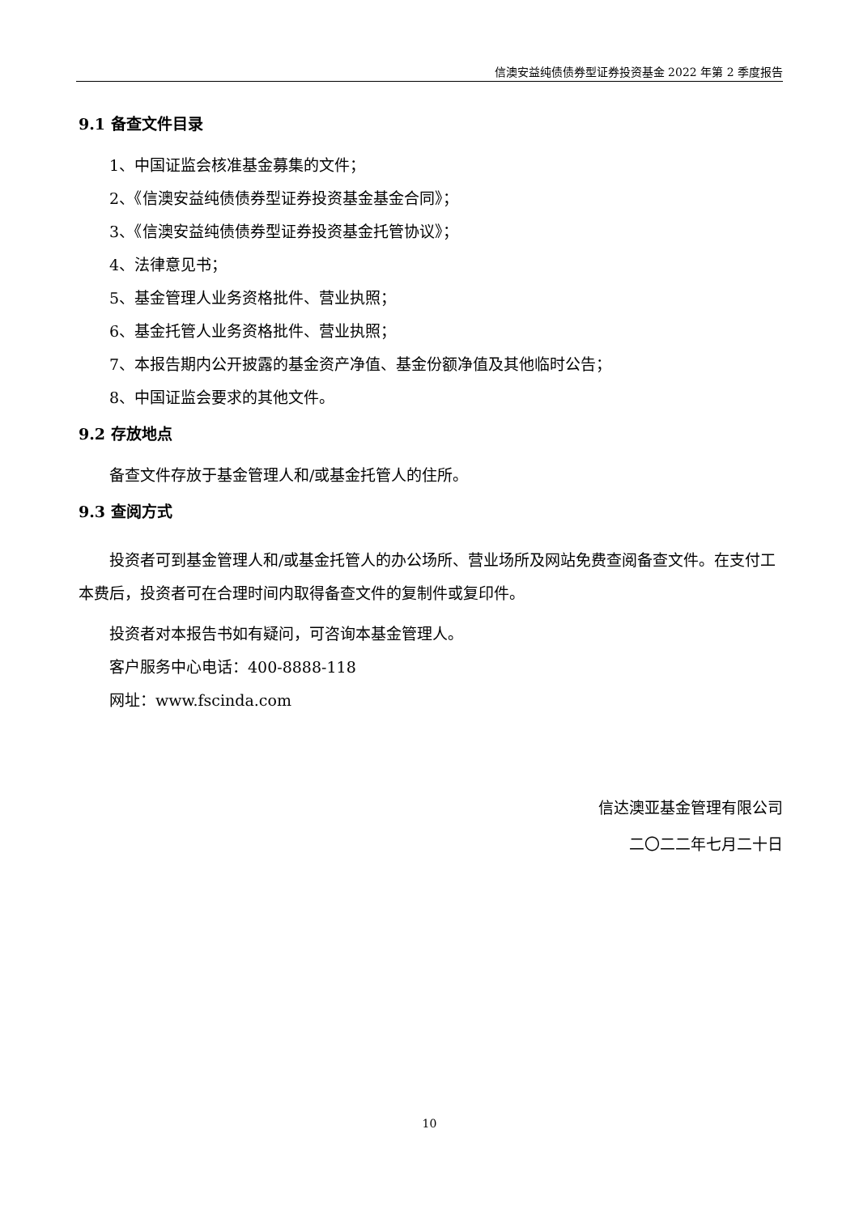信澳安益纯债债券型证券投资基金 2022 年第 2 季度报告
9.1 备查文件目录
1、中国证监会核准基金募集的文件；
2、《信澳安益纯债债券型证券投资基金基金合同》；
3、《信澳安益纯债债券型证券投资基金托管协议》；
4、法律意见书；
5、基金管理人业务资格批件、营业执照；
6、基金托管人业务资格批件、营业执照；
7、本报告期内公开披露的基金资产净值、基金份额净值及其他临时公告；
8、中国证监会要求的其他文件。
9.2 存放地点
备查文件存放于基金管理人和/或基金托管人的住所。
9.3 查阅方式
投资者可到基金管理人和/或基金托管人的办公场所、营业场所及网站免费查阅备查文件。在支付工本费后，投资者可在合理时间内取得备查文件的复制件或复印件。
投资者对本报告书如有疑问，可咨询本基金管理人。
客户服务中心电话：400-8888-118
网址：www.fscinda.com
信达澳亚基金管理有限公司
二〇二二年七月二十日
10